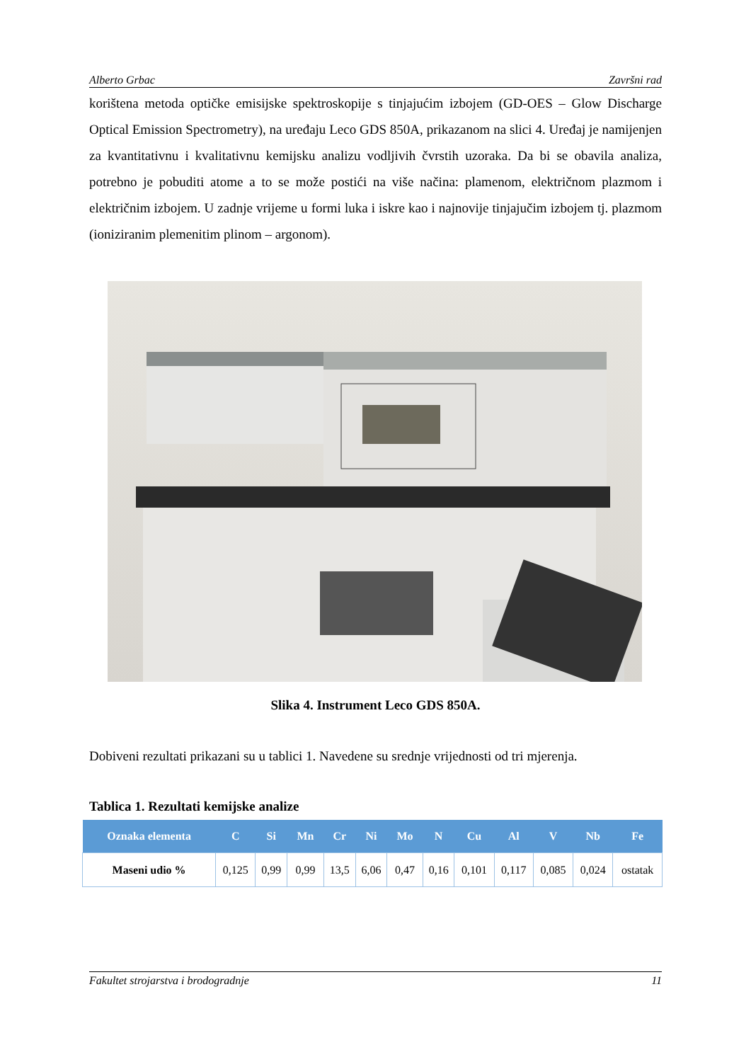Alberto Grbac Završni rad
korištena metoda optičke emisijske spektroskopije s tinjajućim izbojem (GD-OES – Glow Discharge Optical Emission Spectrometry), na uređaju Leco GDS 850A, prikazanom na slici 4. Uređaj je namijenjen za kvantitativnu i kvalitativnu kemijsku analizu vodljivih čvrstih uzoraka. Da bi se obavila analiza, potrebno je pobuditi atome a to se može postići na više načina: plamenom, električnom plazmom i električnim izbojem. U zadnje vrijeme u formi luka i iskre kao i najnovije tinjajučim izbojem tj. plazmom (ioniziranim plemenitim plinom – argonom).
Slika 4. Instrument Leco GDS 850A.
Dobiveni rezultati prikazani su u tablici 1. Navedene su srednje vrijednosti od tri mjerenja.
Tablica 1. Rezultati kemijske analize
| Oznaka elementa | C | Si | Mn | Cr | Ni | Mo | N | Cu | Al | V | Nb | Fe |
| --- | --- | --- | --- | --- | --- | --- | --- | --- | --- | --- | --- | --- |
| Maseni udio % | 0,125 | 0,99 | 0,99 | 13,5 | 6,06 | 0,47 | 0,16 | 0,101 | 0,117 | 0,085 | 0,024 | ostatak |
Fakultet strojarstva i brodogradnje 11